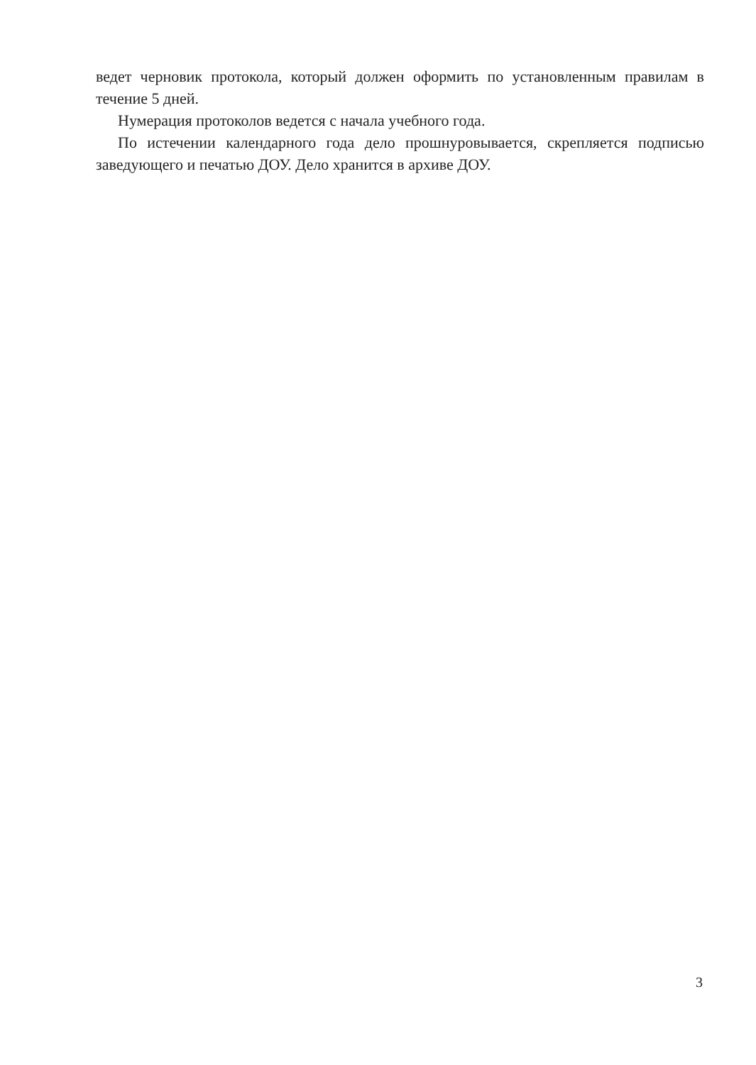ведет черновик протокола, который должен оформить по установленным правилам в течение 5 дней.
Нумерация протоколов ведется с начала учебного года.
По истечении календарного года дело прошнуровывается, скрепляется подписью заведующего и печатью ДОУ. Дело хранится в архиве ДОУ.
3